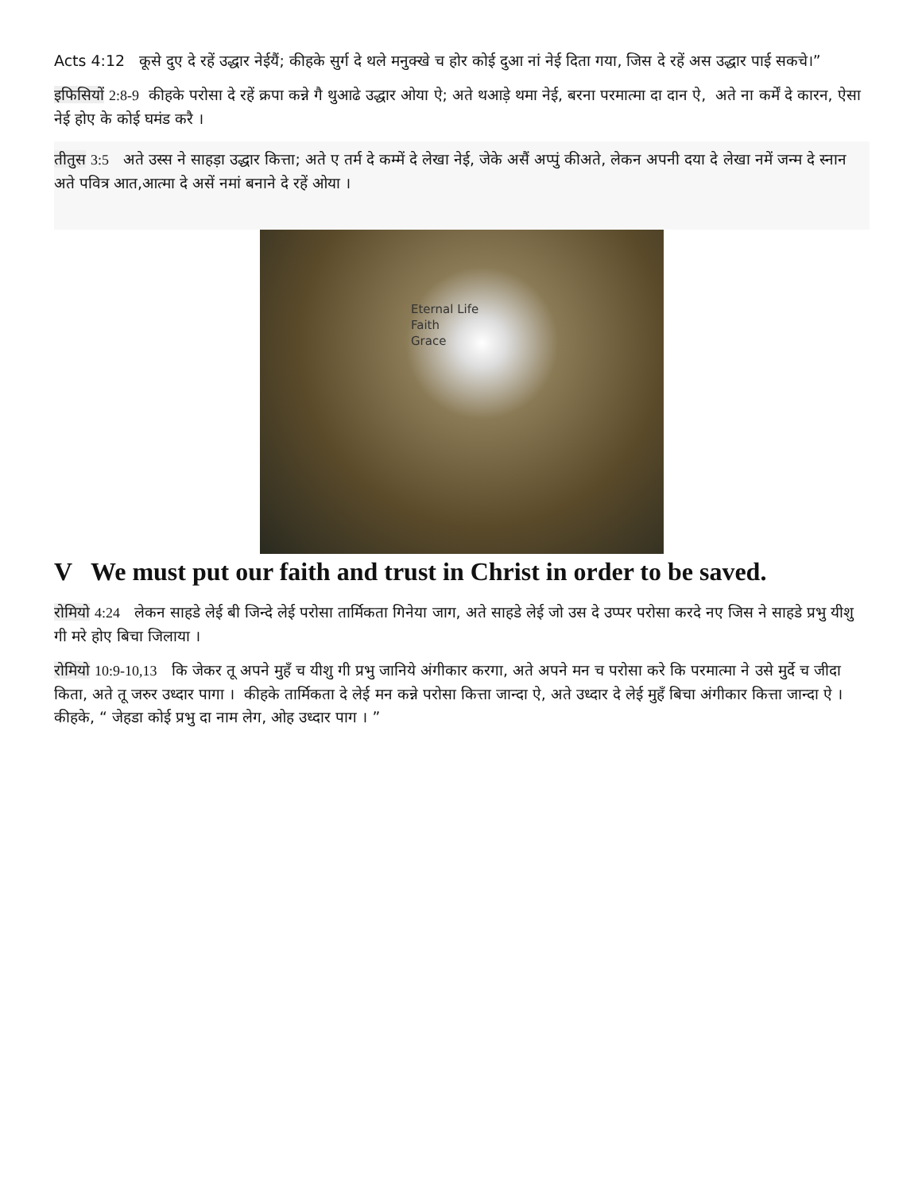Acts 4:12 कूसे दुए दे रहें उद्धार नेईयैं; कीहके सुर्ग दे थले मनुक्खे च होर कोई दुआ नां नेई दिता गया, जिस दे रहें अस उद्धार पाई सकचे।”
इफिसियों 2:8-9 कीहके परोसा दे रहें क्रपा कन्ने गै थुआढे उद्धार ओया ऐ; अते थआड़े थमा नेई, बरना परमात्मा दा दान ऐ, अते ना कर्में दे कारन, ऐसा नेई होए के कोई घमंड करै ।
तीतुस 3:5 अते उस्स ने साहड़ा उद्धार कित्ता; अते ए तर्म दे कम्में दे लेखा नेई, जेके असैं अप्पुं कीअते, लेकन अपनी दया दे लेखा नमें जन्म दे स्नान अते पवित्र आत,आत्मा दे असें नमां बनाने दे रहें ओया ।
Eternal Life
Faith
Grace
V We must put our faith and trust in Christ in order to be saved.
रोमियो 4:24 लेकन साहडे लेई बी जिन्दे लेई परोसा तार्मिकता गिनेया जाग, अते साहडे लेई जो उस दे उप्पर परोसा करदे नए जिस ने साहडे प्रभु यीशु गी मरे होए बिचा जिलाया ।
रोमियो 10:9-10,13 कि जेकर तू अपने मुहँ च यीशु गी प्रभु जानिये अंगीकार करगा, अते अपने मन च परोसा करे कि परमात्मा ने उसे मुर्दे च जीदा किता, अते तू जरुर उध्दार पागा । कीहके तार्मिकता दे लेई मन कन्ने परोसा कित्ता जान्दा ऐ, अते उध्दार दे लेई मुहँ बिचा अंगीकार कित्ता जान्दा ऐ । कीहके, “ जेहडा कोई प्रभु दा नाम लेग, ओह उध्दार पाग । ”